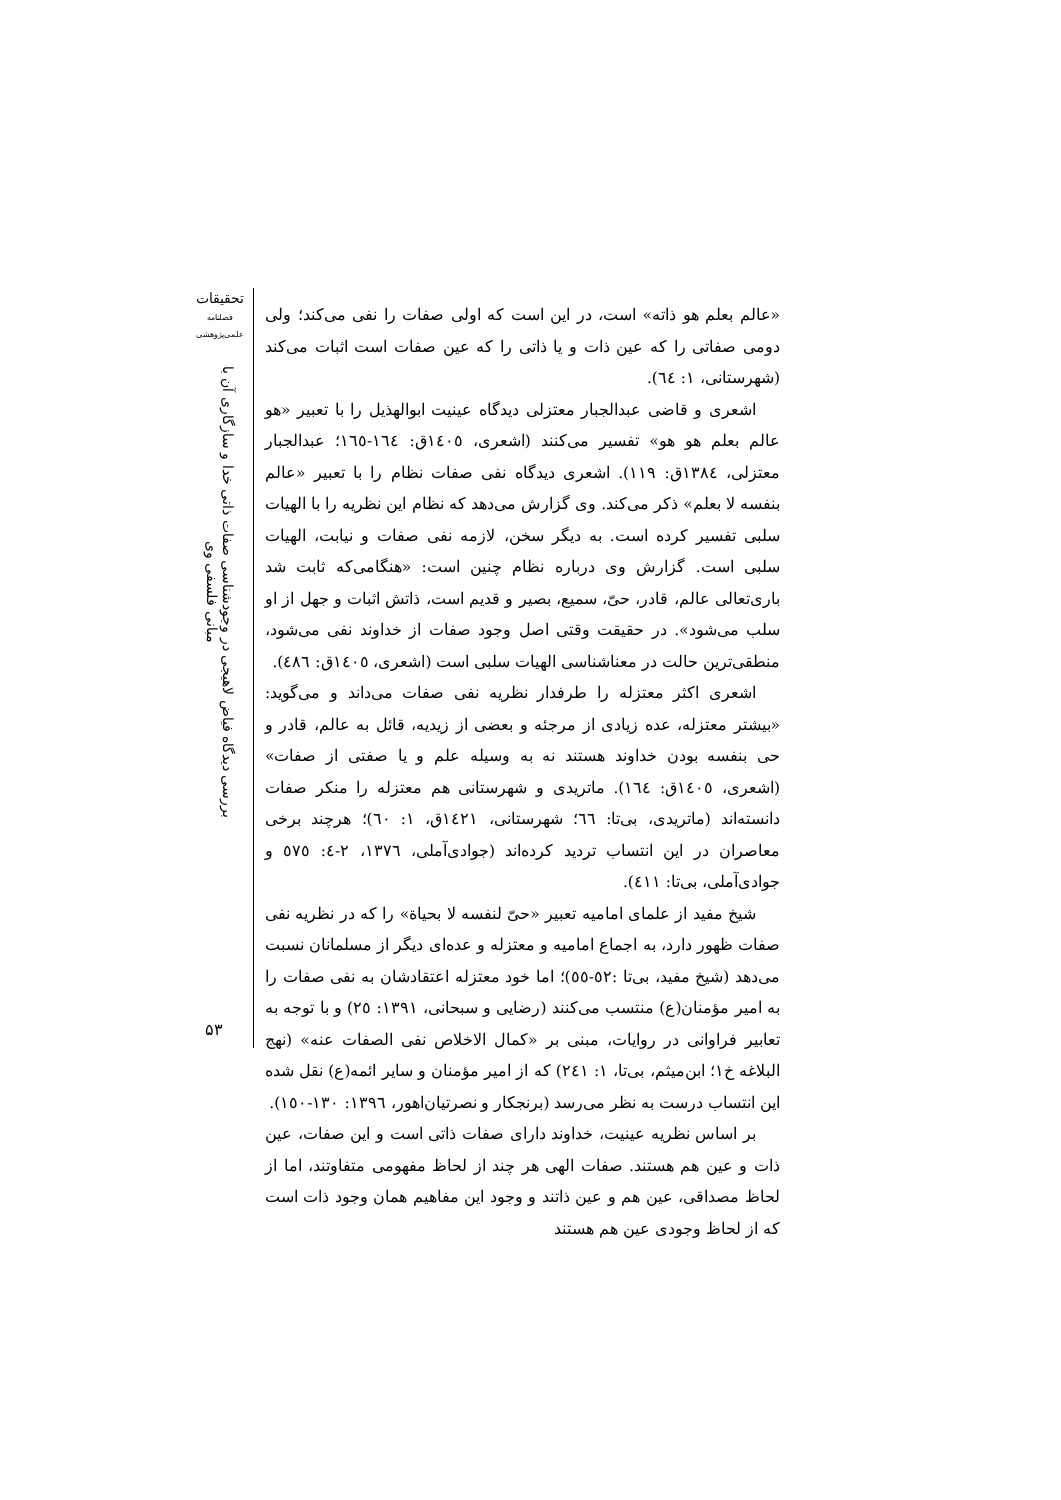«عالم بعلم هو ذاته» است، در این است که اولی صفات را نفی می‌کند؛ ولی دومی صفاتی را که عین ذات و یا ذاتی را که عین صفات است اثبات می‌کند (شهرستانی، ۱: ٦٤).
اشعری و قاضی عبدالجبار معتزلی دیدگاه عینیت ابوالهذیل را با تعبیر «هو عالم بعلم هو هو» تفسیر می‌کنند (اشعری، ١٤٠٥ق: ١٦٤-١٦٥؛ عبدالجبار معتزلی، ١٣٨٤ق: ١١٩). اشعری دیدگاه نفی صفات نظام را با تعبیر «عالم بنفسه لا بعلم» ذکر می‌کند. وی گزارش می‌دهد که نظام این نظریه را با الهیات سلبی تفسیر کرده است. به دیگر سخن، لازمه نفی صفات و نیابت، الهیات سلبی است. گزارش وی درباره نظام چنین است: «هنگامی‌که ثابت شد باری‌تعالی عالم، قادر، حیّ، سمیع، بصیر و قدیم است، ذاتش اثبات و جهل از او سلب می‌شود». در حقیقت وقتی اصل وجود صفات از خداوند نفی می‌شود، منطقی‌ترین حالت در معناشناسی الهیات سلبی است (اشعری، ١٤٠٥ق: ٤٨٦).
اشعری اکثر معتزله را طرفدار نظریه نفی صفات می‌داند و می‌گوید: «بیشتر معتزله، عده زیادی از مرجئه و بعضی از زیدیه، قائل به عالم، قادر و حی بنفسه بودن خداوند هستند نه به وسیله علم و یا صفتی از صفات» (اشعری، ١٤٠٥ق: ١٦٤). ماتریدی و شهرستانی هم معتزله را منکر صفات دانسته‌اند (ماتریدی، بی‌تا: ٦٦؛ شهرستانی، ١٤٢١ق، ١: ٦٠)؛ هرچند برخی معاصران در این انتساب تردید کرده‌اند (جوادی‌آملی، ١٣٧٦، ٢-٤: ٥٧٥ و جوادی‌آملی، بی‌تا: ٤١١).
شیخ مفید از علمای امامیه تعبیر «حیّ لنفسه لا بحیاة» را که در نظریه نفی صفات ظهور دارد، به اجماع امامیه و معتزله و عده‌ای دیگر از مسلمانان نسبت می‌دهد (شیخ مفید، بی‌تا :٥٢-٥٥)؛ اما خود معتزله اعتقادشان به نفی صفات را به امیر مؤمنان(ع) منتسب می‌کنند (رضایی و سبحانی، ١٣٩١: ٢٥) و با توجه به تعابیر فراوانی در روایات، مبنی بر «کمال الاخلاص نفی الصفات عنه» (نهج البلاغه خ۱؛ ابن‌میثم، بی‌تا، ۱: ٢٤١) که از امیر مؤمنان و سایر ائمه(ع) نقل شده این انتساب درست به نظر می‌رسد (برنجکار و نصرتیان‌اهور، ١٣٩٦: ١٣٠-١٥٠).
بر اساس نظریه عینیت، خداوند دارای صفات ذاتی است و این صفات، عین ذات و عین هم هستند. صفات الهی هر چند از لحاظ مفهومی متفاوتند، اما از لحاظ مصداقی، عین هم و عین ذاتند و وجود این مفاهیم همان وجود ذات است که از لحاظ وجودی عین هم هستند
تحقیقات
فصلنامه
علمی‌پژوهشی
بررسی دیدگاه فیاض لاهیجی در وجودشناسی صفات ذاتی خدا و سازگاری آن با مبانی فلسفی وی
۵۳